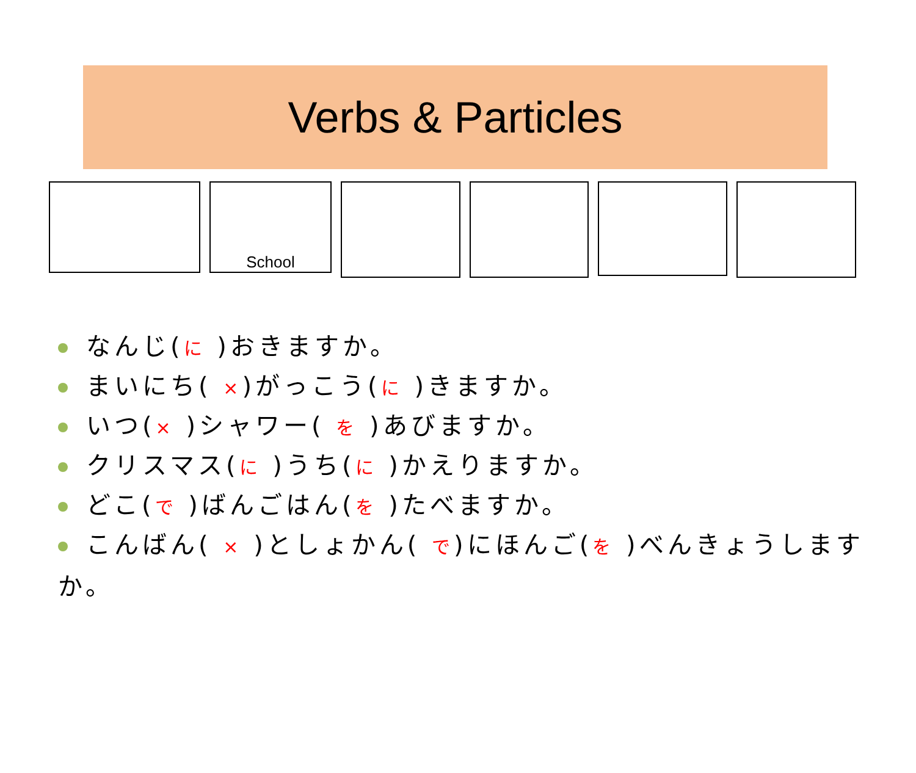Verbs & Particles
School
なんじ(に )おきますか。
まいにち( ×)がっこう(に )きますか。
いつ(× )シャワー( を )あびますか。
クリスマス(に )うち(に )かえりますか。
どこ(で )ばんごはん(を )たべますか。
こんばん( × )としょかん( で)にほんご(を )べんきょうしますか。